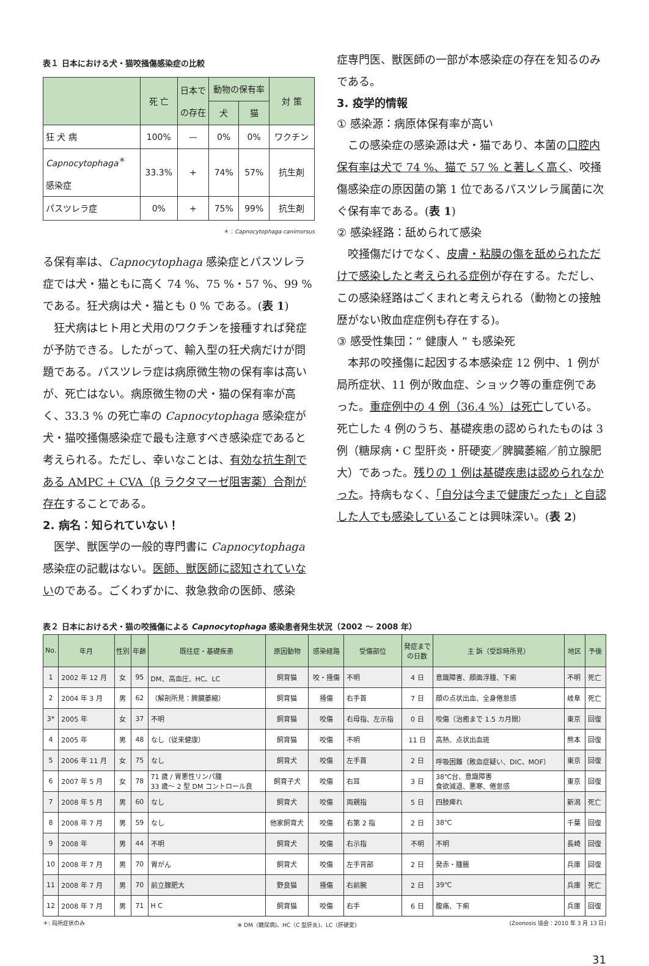表１ 日本における犬・猫咬掻傷感染症の比較
| | 死 亡 | 日本で の存在 | 動物の保有率 | | 対 策 |
| --- | --- | --- | --- | --- | --- |
| | | | 犬 | 猫 | |
| 狂 犬 病 | 100% | — | 0% | 0% | ワクチン |
| Capnocytophaga<sup>＊</sup> 感染症 | 33.3% | + | 74% | 57% | 抗生剤 |
| パスツレラ症 | 0% | + | 75% | 99% | 抗生剤 |
＊：Capnocytophaga canimorsus
る保有率は、Capnocytophaga 感染症とパスツレラ症では犬・猫ともに高く 74 %、75 %・57 %、99 % である。狂犬病は犬・猫とも 0 % である。(表 1)
狂犬病はヒト用と犬用のワクチンを接種すれば発症が予防できる。したがって、輸入型の狂犬病だけが問題である。パスツレラ症は病原微生物の保有率は高いが、死亡はない。病原微生物の犬・猫の保有率が高く、33.3 % の死亡率の Capnocytophaga 感染症が犬・猫咬掻傷感染症で最も注意すべき感染症であると考えられる。ただし、幸いなことは、有効な抗生剤である AMPC + CVA（β ラクタマーゼ阻害薬）合剤が存在することである。
2. 病名：知られていない！
医学、獣医学の一般的専門書に Capnocytophaga 感染症の記載はない。医師、獣医師に認知されていないのである。ごくわずかに、救急救命の医師、感染
症専門医、獣医師の一部が本感染症の存在を知るのみである。
3. 疫学的情報
① 感染源：病原体保有率が高い
この感染症の感染源は犬・猫であり、本菌の口腔内保有率は犬で 74 %、猫で 57 % と著しく高く、咬掻傷感染症の原因菌の第 1 位であるパスツレラ属菌に次ぐ保有率である。(表 1)
② 感染経路：舐められて感染
咬掻傷だけでなく、皮膚・粘膜の傷を舐められただけで感染したと考えられる症例が存在する。ただし、この感染経路はごくまれと考えられる（動物との接触歴がない敗血症症例も存在する)。
③ 感受性集団：“ 健康人 ” も感染死
本邦の咬掻傷に起因する本感染症 12 例中、1 例が局所症状、11 例が敗血症、ショック等の重症例であった。重症例中の 4 例（36.4 %）は死亡している。死亡した 4 例のうち、基礎疾患の認められたものは 3 例（糖尿病・C 型肝炎・肝硬変／脾臓萎縮／前立腺肥大）であった。残りの 1 例は基礎疾患は認められなかった。持病もなく、「自分は今まで健康だった」と自認した人でも感染していることは興味深い。(表 2)
表２ 日本における犬・猫の咬掻傷による Capnocytophaga 感染患者発生状況（2002 〜 2008 年）
| No. | 年月 | 性別 | 年齢 | 既往症・基礎疾患 | 原因動物 | 感染経路 | 受傷部位 | 発症まで の日数 | 主 訴（受診時所見） | 地区 | 予後 |
| --- | --- | --- | --- | --- | --- | --- | --- | --- | --- | --- | --- |
| 1 | 2002 年 12 月 | 女 | 95 | DM、高血圧、HC、LC | 飼育猫 | 咬・掻傷 | 不明 | 4 日 | 意識障害、顔面浮腫、下痢 | 不明 | 死亡 |
| 2 | 2004 年 3 月 | 男 | 62 | （解剖所見：脾臓萎縮） | 飼育猫 | 掻傷 | 右手首 | 7 日 | 顔の点状出血、全身倦怠感 | 岐阜 | 死亡 |
| 3* | 2005 年 | 女 | 37 | 不明 | 飼育猫 | 咬傷 | 右母指、左示指 | 0 日 | 咬傷（治癒まで 1.5 カ月間） | 東京 | 回復 |
| 4 | 2005 年 | 男 | 48 | なし（従来健康） | 飼育猫 | 咬傷 | 不明 | 11 日 | 高熱、点状出血斑 | 熊本 | 回復 |
| 5 | 2006 年 11 月 | 女 | 75 | なし | 飼育犬 | 咬傷 | 左手首 | 2 日 | 呼吸困難（敗血症疑い、DIC、MOF） | 東京 | 回復 |
| 6 | 2007 年 5 月 | 女 | 78 | 71 歳 / 胃悪性リンパ腫 33 歳〜 2 型 DM コントロール良 | 飼育子犬 | 咬傷 | 右耳 | 3 日 | 38℃台、意識障害 食欲減退、悪寒、倦怠感 | 東京 | 回復 |
| 7 | 2008 年 5 月 | 男 | 60 | なし | 飼育犬 | 咬傷 | 両親指 | 5 日 | 四肢痺れ | 新潟 | 死亡 |
| 8 | 2008 年 7 月 | 男 | 59 | なし | 他家飼育犬 | 咬傷 | 右第 2 指 | 2 日 | 38℃ | 千葉 | 回復 |
| 9 | 2008 年 | 男 | 44 | 不明 | 飼育犬 | 咬傷 | 右示指 | 不明 | 不明 | 長崎 | 回復 |
| 10 | 2008 年 7 月 | 男 | 70 | 胃がん | 飼育犬 | 咬傷 | 左手背部 | 2 日 | 発赤・腫脹 | 兵庫 | 回復 |
| 11 | 2008 年 7 月 | 男 | 70 | 前立腺肥大 | 野良猫 | 掻傷 | 右前腕 | 2 日 | 39℃ | 兵庫 | 死亡 |
| 12 | 2008 年 7 月 | 男 | 71 | H C | 飼育猫 | 咬傷 | 右手 | 6 日 | 腹痛、下痢 | 兵庫 | 回復 |
＊: 局所症状のみ ※ DM（糖尿病)、HC（C 型肝炎)、LC（肝硬変) (Zoonosis 協会：2010 年 3 月 13 日)
31